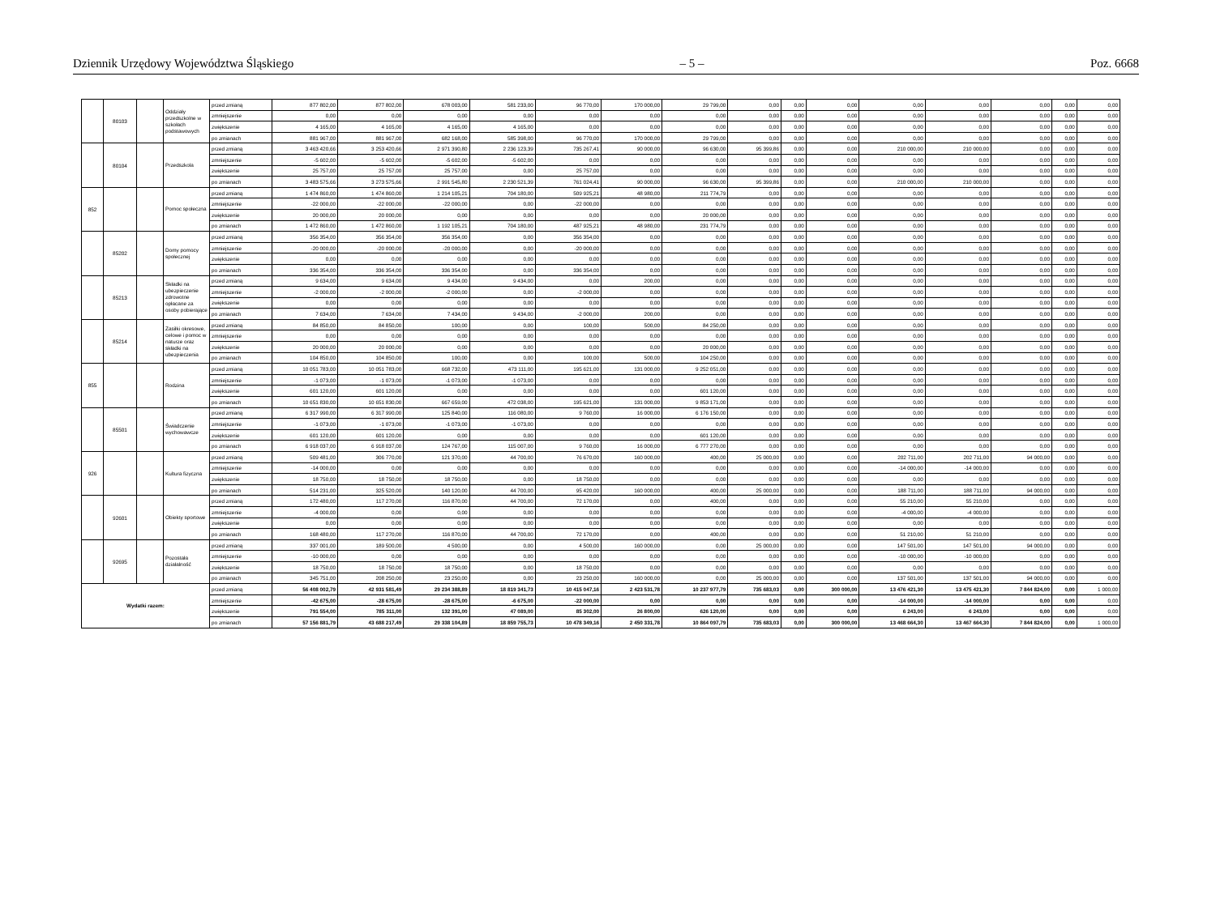Dziennik Urzędowy Województwa Śląskiego – 5 – Poz. 6668
| | 80103 | | Oddziały przedszkolne w szkołach podstawowych | przed zmianą | 877 802,00 | 877 802,00 | 678 003,00 | 581 233,00 | 96 770,00 | 170 000,00 | 29 799,00 | 0,00 | 0,00 | 0,00 | 0,00 | 0,00 | 0,00 | 0,00 | 0,00 |
| | | | | zmniejszenie | 0,00 | 0,00 | 0,00 | 0,00 | 0,00 | 0,00 | 0,00 | 0,00 | 0,00 | 0,00 | 0,00 | 0,00 | 0,00 | 0,00 | 0,00 |
| | | | | zwiększenie | 4 165,00 | 4 165,00 | 4 165,00 | 4 165,00 | 0,00 | 0,00 | 0,00 | 0,00 | 0,00 | 0,00 | 0,00 | 0,00 | 0,00 | 0,00 | 0,00 |
| | | | | po zmianach | 881 967,00 | 881 967,00 | 682 168,00 | 585 398,00 | 96 770,00 | 170 000,00 | 29 799,00 | 0,00 | 0,00 | 0,00 | 0,00 | 0,00 | 0,00 | 0,00 | 0,00 |
| | 80104 | | Przedszkola | przed zmianą | 3 463 420,66 | 3 253 420,66 | 2 971 390,80 | 2 236 123,39 | 735 267,41 | 90 000,00 | 96 630,00 | 95 399,86 | 0,00 | 0,00 | 210 000,00 | 210 000,00 | 0,00 | 0,00 | 0,00 |
| | | | | zmniejszenie | -5 602,00 | -5 602,00 | -5 602,00 | -5 602,00 | 0,00 | 0,00 | 0,00 | 0,00 | 0,00 | 0,00 | 0,00 | 0,00 | 0,00 | 0,00 | 0,00 |
| | | | | zwiększenie | 25 757,00 | 25 757,00 | 25 757,00 | 0,00 | 25 757,00 | 0,00 | 0,00 | 0,00 | 0,00 | 0,00 | 0,00 | 0,00 | 0,00 | 0,00 | 0,00 |
| | | | | po zmianach | 3 483 575,66 | 3 273 575,66 | 2 991 545,80 | 2 230 521,39 | 761 024,41 | 90 000,00 | 96 630,00 | 95 399,86 | 0,00 | 0,00 | 210 000,00 | 210 000,00 | 0,00 | 0,00 | 0,00 |
| 852 | | | Pomoc społeczna | przed zmianą | 1 474 860,00 | 1 474 860,00 | 1 214 105,21 | 704 180,00 | 509 925,21 | 48 980,00 | 211 774,79 | 0,00 | 0,00 | 0,00 | 0,00 | 0,00 | 0,00 | 0,00 | 0,00 |
| | | | | zmniejszenie | -22 000,00 | -22 000,00 | -22 000,00 | 0,00 | -22 000,00 | 0,00 | 0,00 | 0,00 | 0,00 | 0,00 | 0,00 | 0,00 | 0,00 | 0,00 | 0,00 |
| | | | | zwiększenie | 20 000,00 | 20 000,00 | 0,00 | 0,00 | 0,00 | 0,00 | 20 000,00 | 0,00 | 0,00 | 0,00 | 0,00 | 0,00 | 0,00 | 0,00 | 0,00 |
| | | | | po zmianach | 1 472 860,00 | 1 472 860,00 | 1 192 105,21 | 704 180,00 | 487 925,21 | 48 980,00 | 231 774,79 | 0,00 | 0,00 | 0,00 | 0,00 | 0,00 | 0,00 | 0,00 | 0,00 |
| | 85202 | | Domy pomocy społecznej | przed zmianą | 356 354,00 | 356 354,00 | 356 354,00 | 0,00 | 356 354,00 | 0,00 | 0,00 | 0,00 | 0,00 | 0,00 | 0,00 | 0,00 | 0,00 | 0,00 | 0,00 |
| | | | | zmniejszenie | -20 000,00 | -20 000,00 | -20 000,00 | 0,00 | -20 000,00 | 0,00 | 0,00 | 0,00 | 0,00 | 0,00 | 0,00 | 0,00 | 0,00 | 0,00 | 0,00 |
| | | | | zwiększenie | 0,00 | 0,00 | 0,00 | 0,00 | 0,00 | 0,00 | 0,00 | 0,00 | 0,00 | 0,00 | 0,00 | 0,00 | 0,00 | 0,00 | 0,00 |
| | | | | po zmianach | 336 354,00 | 336 354,00 | 336 354,00 | 0,00 | 336 354,00 | 0,00 | 0,00 | 0,00 | 0,00 | 0,00 | 0,00 | 0,00 | 0,00 | 0,00 | 0,00 |
| | 85213 | | Składki na ubezpieczenie zdrowotne opłacane za osoby pobierające | przed zmianą | 9 634,00 | 9 634,00 | 9 434,00 | 9 434,00 | 0,00 | 200,00 | 0,00 | 0,00 | 0,00 | 0,00 | 0,00 | 0,00 | 0,00 | 0,00 | 0,00 |
| | | | | zmniejszenie | -2 000,00 | -2 000,00 | -2 000,00 | 0,00 | -2 000,00 | 0,00 | 0,00 | 0,00 | 0,00 | 0,00 | 0,00 | 0,00 | 0,00 | 0,00 | 0,00 |
| | | | | zwiększenie | 0,00 | 0,00 | 0,00 | 0,00 | 0,00 | 0,00 | 0,00 | 0,00 | 0,00 | 0,00 | 0,00 | 0,00 | 0,00 | 0,00 | 0,00 |
| | | | | po zmianach | 7 634,00 | 7 634,00 | 7 434,00 | 9 434,00 | -2 000,00 | 200,00 | 0,00 | 0,00 | 0,00 | 0,00 | 0,00 | 0,00 | 0,00 | 0,00 | 0,00 |
| | 85214 | | Zasiłki okresowe, celowe i pomoc w naturze oraz składki na ubezpieczenia | przed zmianą | 84 850,00 | 84 850,00 | 100,00 | 0,00 | 100,00 | 500,00 | 84 250,00 | 0,00 | 0,00 | 0,00 | 0,00 | 0,00 | 0,00 | 0,00 | 0,00 |
| | | | | zmniejszenie | 0,00 | 0,00 | 0,00 | 0,00 | 0,00 | 0,00 | 0,00 | 0,00 | 0,00 | 0,00 | 0,00 | 0,00 | 0,00 | 0,00 | 0,00 |
| | | | | zwiększenie | 20 000,00 | 20 000,00 | 0,00 | 0,00 | 0,00 | 0,00 | 20 000,00 | 0,00 | 0,00 | 0,00 | 0,00 | 0,00 | 0,00 | 0,00 | 0,00 |
| | | | | po zmianach | 104 850,00 | 104 850,00 | 100,00 | 0,00 | 100,00 | 500,00 | 104 250,00 | 0,00 | 0,00 | 0,00 | 0,00 | 0,00 | 0,00 | 0,00 | 0,00 |
| 855 | | | Rodzina | przed zmianą | 10 051 783,00 | 10 051 783,00 | 668 732,00 | 473 111,00 | 195 621,00 | 131 000,00 | 9 252 051,00 | 0,00 | 0,00 | 0,00 | 0,00 | 0,00 | 0,00 | 0,00 | 0,00 |
| | | | | zmniejszenie | -1 073,00 | -1 073,00 | -1 073,00 | -1 073,00 | 0,00 | 0,00 | 0,00 | 0,00 | 0,00 | 0,00 | 0,00 | 0,00 | 0,00 | 0,00 | 0,00 |
| | | | | zwiększenie | 601 120,00 | 601 120,00 | 0,00 | 0,00 | 0,00 | 0,00 | 601 120,00 | 0,00 | 0,00 | 0,00 | 0,00 | 0,00 | 0,00 | 0,00 | 0,00 |
| | | | | po zmianach | 10 651 830,00 | 10 651 830,00 | 667 659,00 | 472 038,00 | 195 621,00 | 131 000,00 | 9 853 171,00 | 0,00 | 0,00 | 0,00 | 0,00 | 0,00 | 0,00 | 0,00 | 0,00 |
| | 85501 | | Świadczenie wychowawcze | przed zmianą | 6 317 990,00 | 6 317 990,00 | 125 840,00 | 116 080,00 | 9 760,00 | 16 000,00 | 6 176 150,00 | 0,00 | 0,00 | 0,00 | 0,00 | 0,00 | 0,00 | 0,00 | 0,00 |
| | | | | zmniejszenie | -1 073,00 | -1 073,00 | -1 073,00 | -1 073,00 | 0,00 | 0,00 | 0,00 | 0,00 | 0,00 | 0,00 | 0,00 | 0,00 | 0,00 | 0,00 | 0,00 |
| | | | | zwiększenie | 601 120,00 | 601 120,00 | 0,00 | 0,00 | 0,00 | 0,00 | 601 120,00 | 0,00 | 0,00 | 0,00 | 0,00 | 0,00 | 0,00 | 0,00 | 0,00 |
| | | | | po zmianach | 6 918 037,00 | 6 918 037,00 | 124 767,00 | 115 007,00 | 9 760,00 | 16 000,00 | 6 777 270,00 | 0,00 | 0,00 | 0,00 | 0,00 | 0,00 | 0,00 | 0,00 | 0,00 |
| 926 | | | Kultura fizyczna | przed zmianą | 509 481,00 | 306 770,00 | 121 370,00 | 44 700,00 | 76 670,00 | 160 000,00 | 400,00 | 25 000,00 | 0,00 | 0,00 | 202 711,00 | 202 711,00 | 94 000,00 | 0,00 | 0,00 |
| | | | | zmniejszenie | -14 000,00 | 0,00 | 0,00 | 0,00 | 0,00 | 0,00 | 0,00 | 0,00 | 0,00 | 0,00 | -14 000,00 | -14 000,00 | 0,00 | 0,00 | 0,00 |
| | | | | zwiększenie | 18 750,00 | 18 750,00 | 18 750,00 | 0,00 | 18 750,00 | 0,00 | 0,00 | 0,00 | 0,00 | 0,00 | 0,00 | 0,00 | 0,00 | 0,00 | 0,00 |
| | | | | po zmianach | 514 231,00 | 325 520,00 | 140 120,00 | 44 700,00 | 95 420,00 | 160 000,00 | 400,00 | 25 000,00 | 0,00 | 0,00 | 188 711,00 | 188 711,00 | 94 000,00 | 0,00 | 0,00 |
| | 92601 | | Obiekty sportowe | przed zmianą | 172 480,00 | 117 270,00 | 116 870,00 | 44 700,00 | 72 170,00 | 0,00 | 400,00 | 0,00 | 0,00 | 0,00 | 55 210,00 | 55 210,00 | 0,00 | 0,00 | 0,00 |
| | | | | zmniejszenie | -4 000,00 | 0,00 | 0,00 | 0,00 | 0,00 | 0,00 | 0,00 | 0,00 | 0,00 | 0,00 | -4 000,00 | -4 000,00 | 0,00 | 0,00 | 0,00 |
| | | | | zwiększenie | 0,00 | 0,00 | 0,00 | 0,00 | 0,00 | 0,00 | 0,00 | 0,00 | 0,00 | 0,00 | 0,00 | 0,00 | 0,00 | 0,00 | 0,00 |
| | | | | po zmianach | 168 480,00 | 117 270,00 | 116 870,00 | 44 700,00 | 72 170,00 | 0,00 | 400,00 | 0,00 | 0,00 | 0,00 | 51 210,00 | 51 210,00 | 0,00 | 0,00 | 0,00 |
| | 92695 | | Pozostała działalność | przed zmianą | 337 001,00 | 189 500,00 | 4 500,00 | 0,00 | 4 500,00 | 160 000,00 | 0,00 | 25 000,00 | 0,00 | 0,00 | 147 501,00 | 147 501,00 | 94 000,00 | 0,00 | 0,00 |
| | | | | zmniejszenie | -10 000,00 | 0,00 | 0,00 | 0,00 | 0,00 | 0,00 | 0,00 | 0,00 | 0,00 | 0,00 | -10 000,00 | -10 000,00 | 0,00 | 0,00 | 0,00 |
| | | | | zwiększenie | 18 750,00 | 18 750,00 | 18 750,00 | 0,00 | 18 750,00 | 0,00 | 0,00 | 0,00 | 0,00 | 0,00 | 0,00 | 0,00 | 0,00 | 0,00 | 0,00 |
| | | | | po zmianach | 345 751,00 | 208 250,00 | 23 250,00 | 0,00 | 23 250,00 | 160 000,00 | 0,00 | 25 000,00 | 0,00 | 0,00 | 137 501,00 | 137 501,00 | 94 000,00 | 0,00 | 0,00 |
| Wydatki razem: | | | | przed zmianą | 56 408 002,79 | 42 931 581,49 | 29 234 388,89 | 18 819 341,73 | 10 415 047,16 | 2 423 531,78 | 10 237 977,79 | 735 683,03 | 0,00 | 300 000,00 | 13 476 421,30 | 13 475 421,30 | 7 844 824,00 | 0,00 | 1 000,00 |
| | | | | zmniejszenie | -42 675,00 | -28 675,00 | -28 675,00 | -6 675,00 | -22 000,00 | 0,00 | 0,00 | 0,00 | 0,00 | 0,00 | -14 000,00 | -14 000,00 | 0,00 | 0,00 | 0,00 |
| | | | | zwiększenie | 791 554,00 | 785 311,00 | 132 391,00 | 47 089,00 | 85 302,00 | 26 800,00 | 626 120,00 | 0,00 | 0,00 | 0,00 | 6 243,00 | 6 243,00 | 0,00 | 0,00 | 0,00 |
| | | | | po zmianach | 57 156 881,79 | 43 688 217,49 | 29 338 104,89 | 18 859 755,73 | 10 478 349,16 | 2 450 331,78 | 10 864 097,79 | 735 683,03 | 0,00 | 300 000,00 | 13 468 664,30 | 13 467 664,30 | 7 844 824,00 | 0,00 | 1 000,00 |